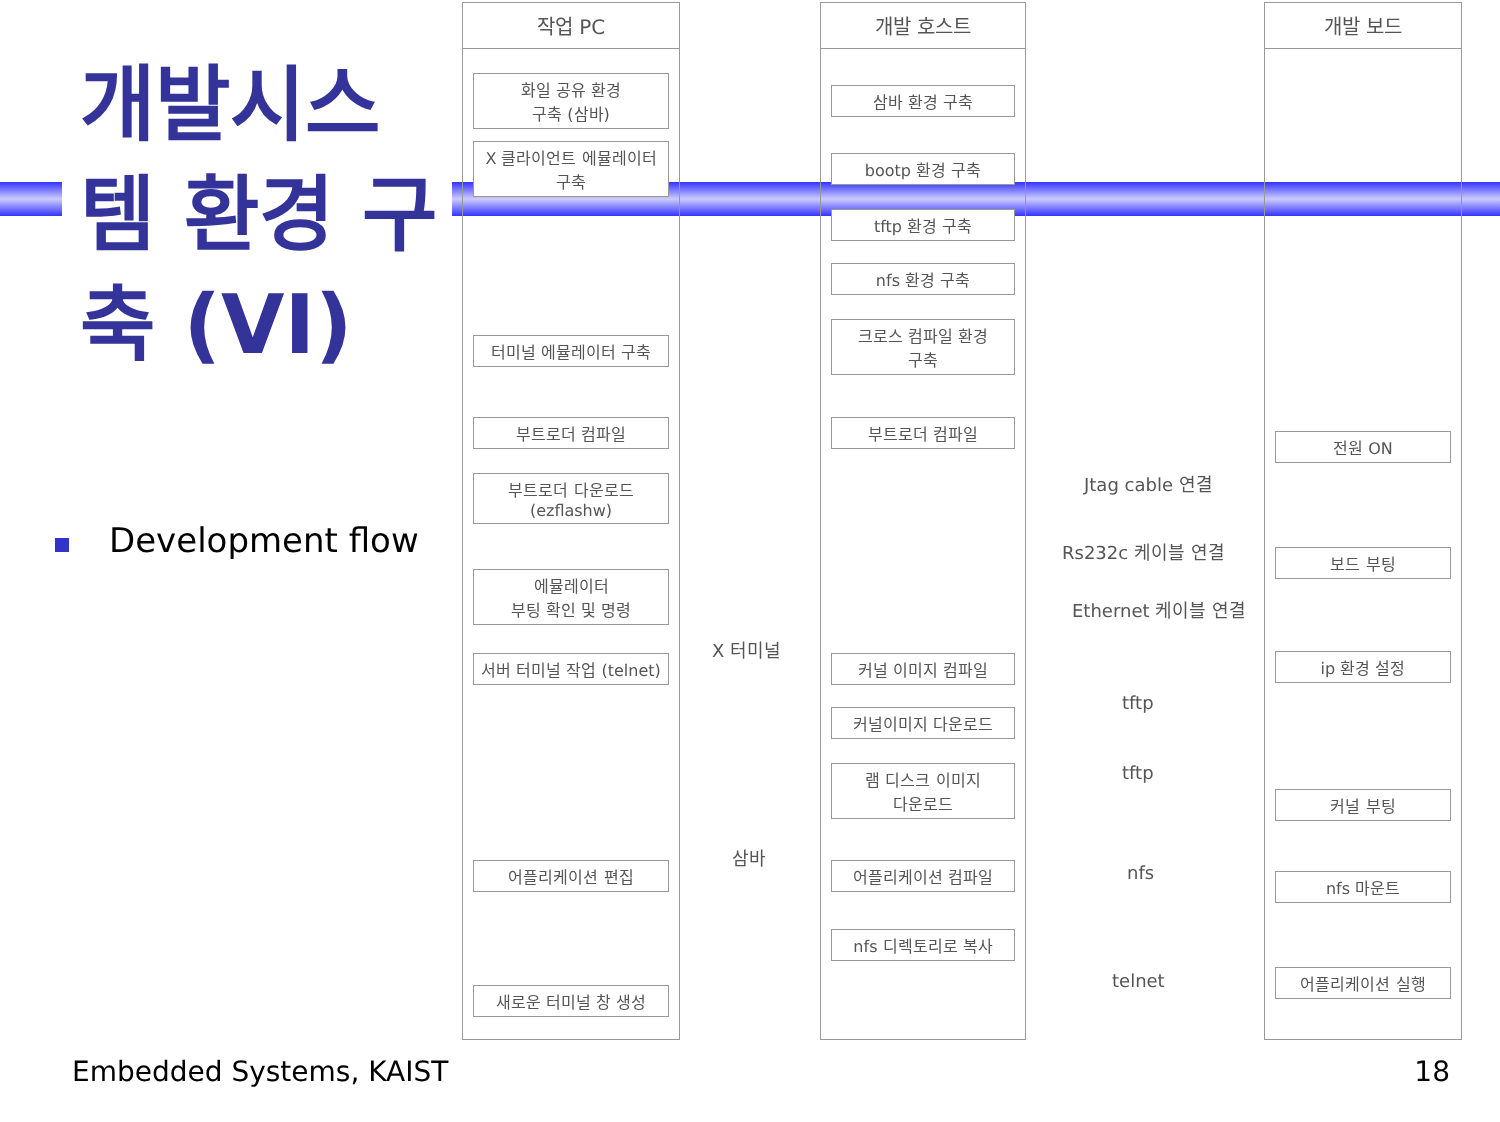개발시스템 환경 구축 (VI)
Development flow
작업 PC
화일 공유 환경
구축 (삼바)
X 클라이언트 에뮬레이터
구축
터미널 에뮬레이터 구축
부트로더 컴파일
부트로더 다운로드
(ezflashw)
에뮬레이터
부팅 확인 및 명령
서버 터미널 작업 (telnet)
어플리케이션 편집
새로운 터미널 창 생성
개발 호스트
삼바 환경 구축
bootp 환경 구축
tftp 환경 구축
nfs 환경 구축
크로스 컴파일 환경
구축
부트로더 컴파일
커널 이미지 컴파일
커널이미지 다운로드
램 디스크 이미지
다운로드
어플리케이션 컴파일
nfs 디렉토리로 복사
개발 보드
전원 ON
보드 부팅
ip 환경 설정
커널 부팅
nfs 마운트
어플리케이션 실행
Jtag cable 연결
Rs232c 케이블 연결
Ethernet 케이블 연결
X 터미널
tftp
tftp
삼바
nfs
telnet
Embedded Systems, KAIST 18